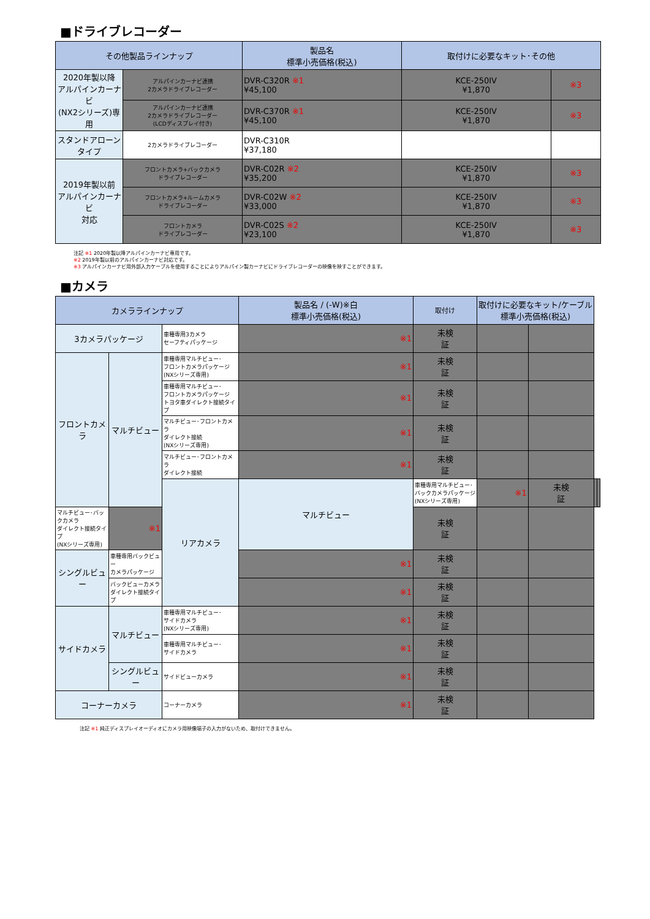■ドライブレコーダー
| その他製品ラインナップ | | 製品名 標準小売価格(税込) | 取付けに必要なキット･その他 | |
| --- | --- | --- | --- | --- |
| 2020年製以降 アルパインカーナビ (NX2シリーズ)専用 | アルパインカーナビ連携 2カメラドライブレコーダー | DVR-C320R ※1 ¥45,100 | KCE-250IV ¥1,870 | ※3 |
| | アルパインカーナビ連携 2カメラドライブレコーダー (LCDディスプレイ付き) | DVR-C370R ※1 ¥45,100 | KCE-250IV ¥1,870 | ※3 |
| スタンドアローン タイプ | 2カメラドライブレコーダー | DVR-C310R ¥37,180 | | |
| 2019年製以前 アルパインカーナビ 対応 | フロントカメラ+バックカメラ ドライブレコーダー | DVR-C02R ※2 ¥35,200 | KCE-250IV ¥1,870 | ※3 |
| | フロントカメラ+ルームカメラ ドライブレコーダー | DVR-C02W ※2 ¥33,000 | KCE-250IV ¥1,870 | ※3 |
| | フロントカメラ ドライブレコーダー | DVR-C02S ※2 ¥23,100 | KCE-250IV ¥1,870 | ※3 |
注記 ※1 2020年製以降アルパインカーナビ専用です。
※2 2019年製以前のアルパインカーナビ対応です。
※3 アルパインカーナビ用外部入力ケーブルを使用することによりアルパイン製カーナビにドライブレコーダーの映像を映すことができます。
■カメラ
| カメララインナップ | | | 製品名 / (-W)※白 標準小売価格(税込) | 取付け | 取付けに必要なキット/ケーブル 標準小売価格(税込) | | | |
| --- | --- | --- | --- | --- | --- | --- | --- | --- |
| 3カメラパッケージ | | 車種専用3カメラ セーフティパッケージ | ※1 | 未検 証 | | | | |
| フロントカメラ | マルチビュー | 車種専用マルチビュー･ フロントカメラパッケージ (NXシリーズ専用) | ※1 | 未検 証 | | | | |
| | | 車種専用マルチビュー･ フロントカメラパッケージ トヨタ車ダイレクト接続タイプ | ※1 | 未検 証 | | | | |
| | | マルチビュー･フロントカメラ ダイレクト接続 (NXシリーズ専用) | ※1 | 未検 証 | | | | |
| | | マルチビュー･フロントカメラ ダイレクト接続 | ※1 | 未検 証 | | | | |
| | | リアカメラ | マルチビュー | 車種専用マルチビュー･ バックカメラパッケージ (NXシリーズ専用) | ※1 | 未検 証 | | |
| マルチビュー･バックカメラ ダイレクト接続タイプ (NXシリーズ専用) | ※1 | | | 未検 証 | | | | |
| シングルビュー | 車種専用バックビュー カメラパッケージ | | ※1 | 未検 証 | | | | |
| | バックビューカメラ ダイレクト接続タイプ | | ※1 | 未検 証 | | | | |
| サイドカメラ | マルチビュー | 車種専用マルチビュー･ サイドカメラ (NXシリーズ専用) | ※1 | 未検 証 | | | | |
| | | 車種専用マルチビュー･ サイドカメラ | ※1 | 未検 証 | | | | |
| | シングルビュー | サイドビューカメラ | ※1 | 未検 証 | | | | |
| コーナーカメラ | | コーナーカメラ | ※1 | 未検 証 | | | | |
注記 ※1 純正ディスプレイオーディオにカメラ用映像端子の入力がないため、取付けできません。